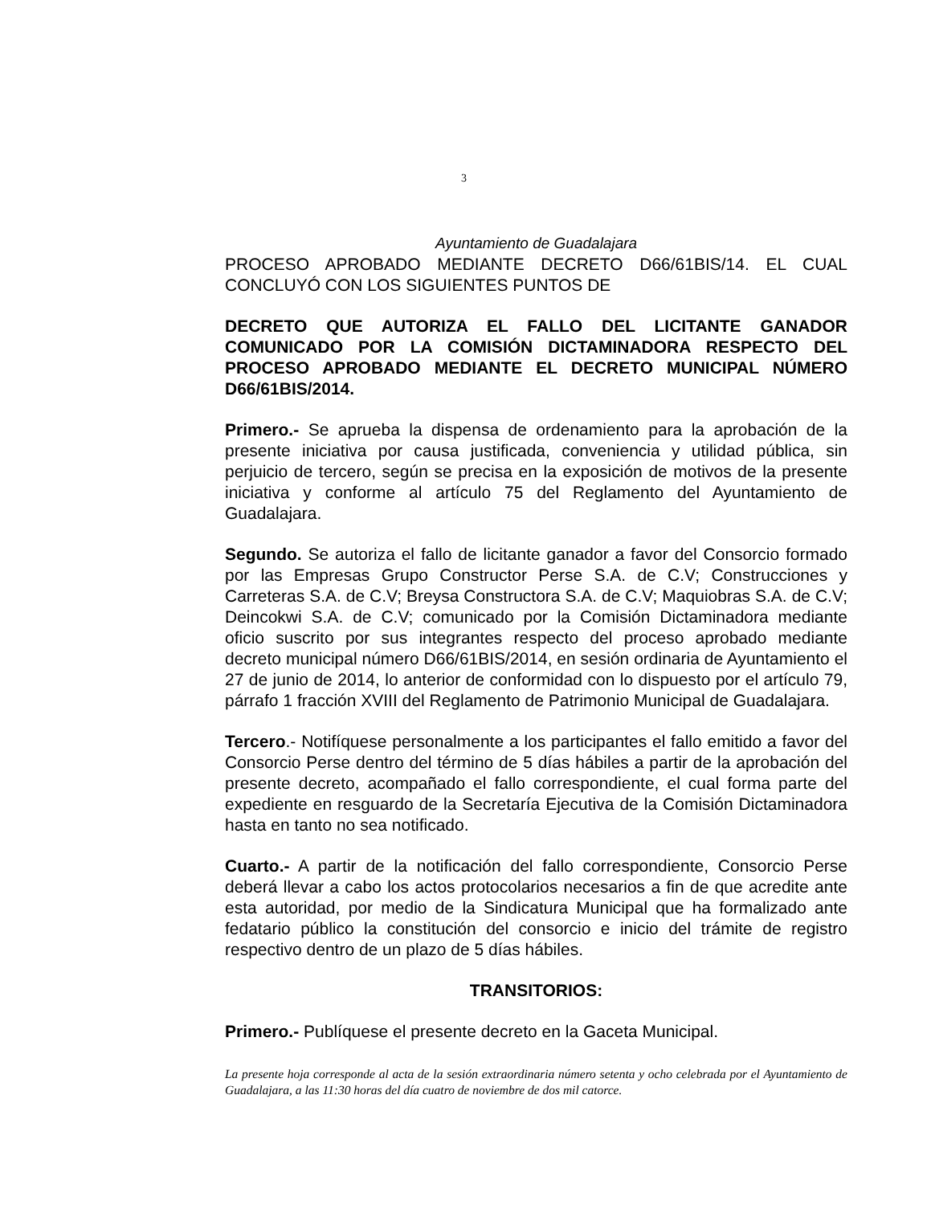3
Ayuntamiento de Guadalajara
PROCESO APROBADO MEDIANTE DECRETO D66/61BIS/14. EL CUAL CONCLUYÓ CON LOS SIGUIENTES PUNTOS DE
DECRETO QUE AUTORIZA EL FALLO DEL LICITANTE GANADOR COMUNICADO POR LA COMISIÓN DICTAMINADORA RESPECTO DEL PROCESO APROBADO MEDIANTE EL DECRETO MUNICIPAL NÚMERO D66/61BIS/2014.
Primero.- Se aprueba la dispensa de ordenamiento para la aprobación de la presente iniciativa por causa justificada, conveniencia y utilidad pública, sin perjuicio de tercero, según se precisa en la exposición de motivos de la presente iniciativa y conforme al artículo 75 del Reglamento del Ayuntamiento de Guadalajara.
Segundo. Se autoriza el fallo de licitante ganador a favor del Consorcio formado por las Empresas Grupo Constructor Perse S.A. de C.V; Construcciones y Carreteras S.A. de C.V; Breysa Constructora S.A. de C.V; Maquiobras S.A. de C.V; Deincokwi S.A. de C.V; comunicado por la Comisión Dictaminadora mediante oficio suscrito por sus integrantes respecto del proceso aprobado mediante decreto municipal número D66/61BIS/2014, en sesión ordinaria de Ayuntamiento el 27 de junio de 2014, lo anterior de conformidad con lo dispuesto por el artículo 79, párrafo 1 fracción XVIII del Reglamento de Patrimonio Municipal de Guadalajara.
Tercero.- Notifíquese personalmente a los participantes el fallo emitido a favor del Consorcio Perse dentro del término de 5 días hábiles a partir de la aprobación del presente decreto, acompañado el fallo correspondiente, el cual forma parte del expediente en resguardo de la Secretaría Ejecutiva de la Comisión Dictaminadora hasta en tanto no sea notificado.
Cuarto.- A partir de la notificación del fallo correspondiente, Consorcio Perse deberá llevar a cabo los actos protocolarios necesarios a fin de que acredite ante esta autoridad, por medio de la Sindicatura Municipal que ha formalizado ante fedatario público la constitución del consorcio e inicio del trámite de registro respectivo dentro de un plazo de 5 días hábiles.
TRANSITORIOS:
Primero.- Publíquese el presente decreto en la Gaceta Municipal.
La presente hoja corresponde al acta de la sesión extraordinaria número setenta y ocho celebrada por el Ayuntamiento de Guadalajara, a las 11:30 horas del día cuatro de noviembre de dos mil catorce.